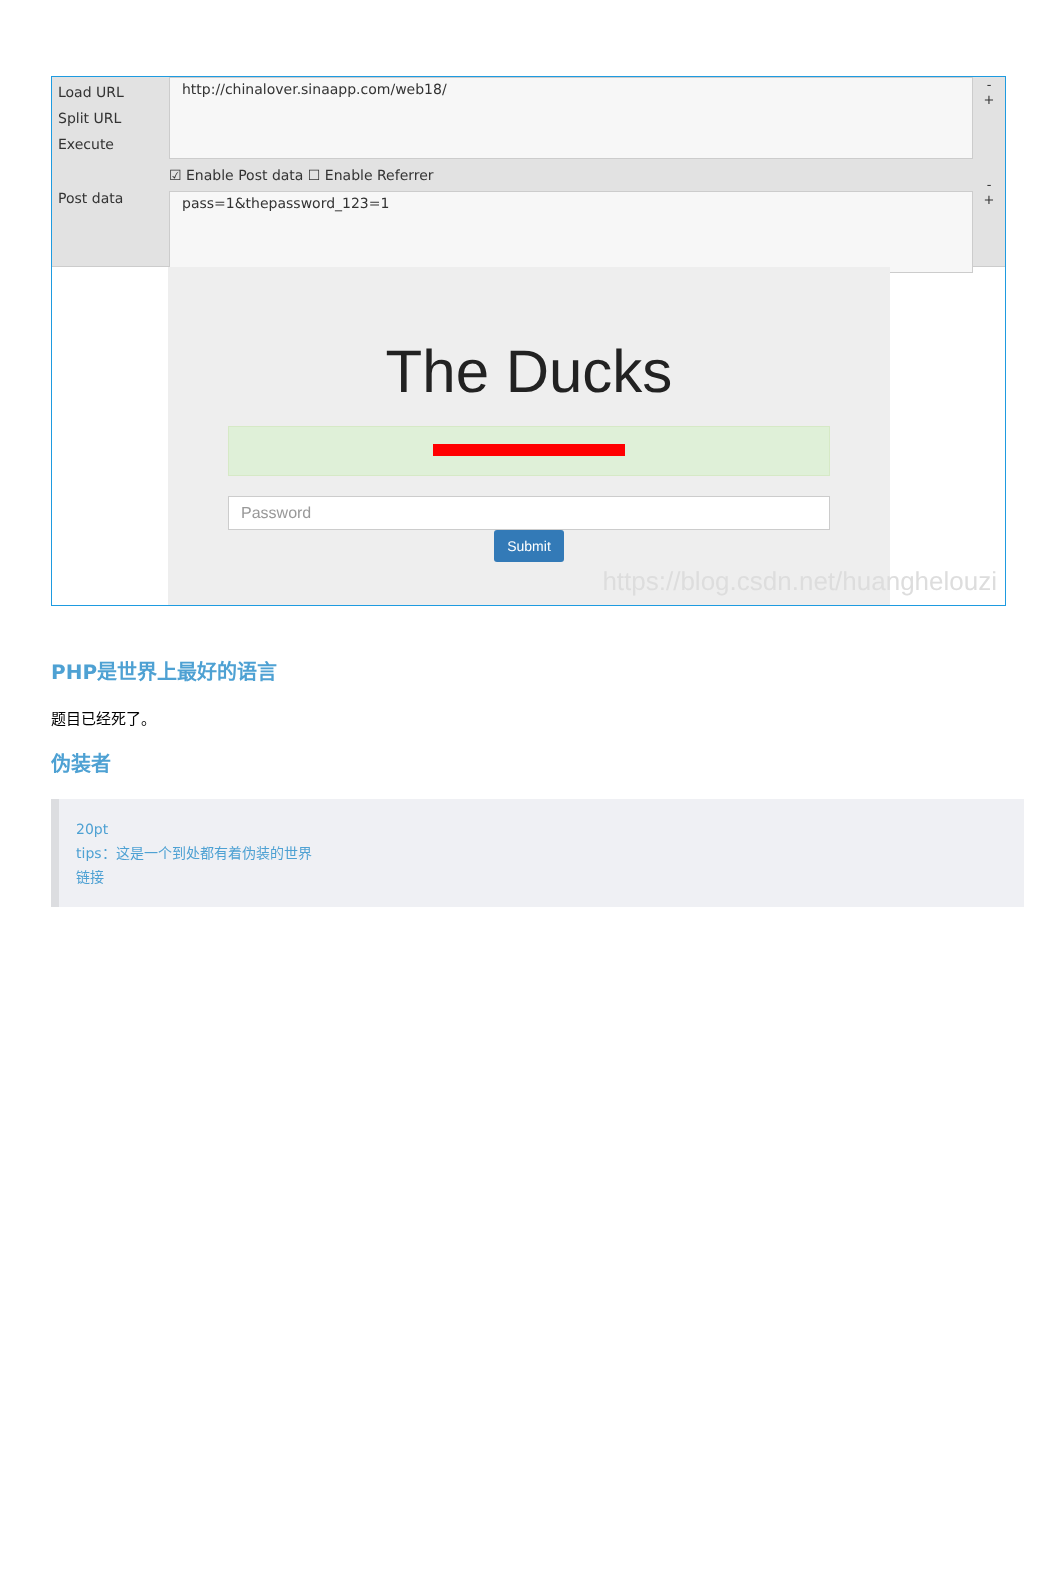Load URL
Split URL
Execute
Post data
http://chinalover.sinaapp.com/web18/
☑ Enable Post data ☐ Enable Referrer
pass=1&thepassword_123=1
-
+
-
+
The Ducks
Password
Submit
https://blog.csdn.net/huanghelouzi
PHP是世界上最好的语言
题目已经死了。
伪装者
20pt
tips：这是一个到处都有着伪装的世界
链接